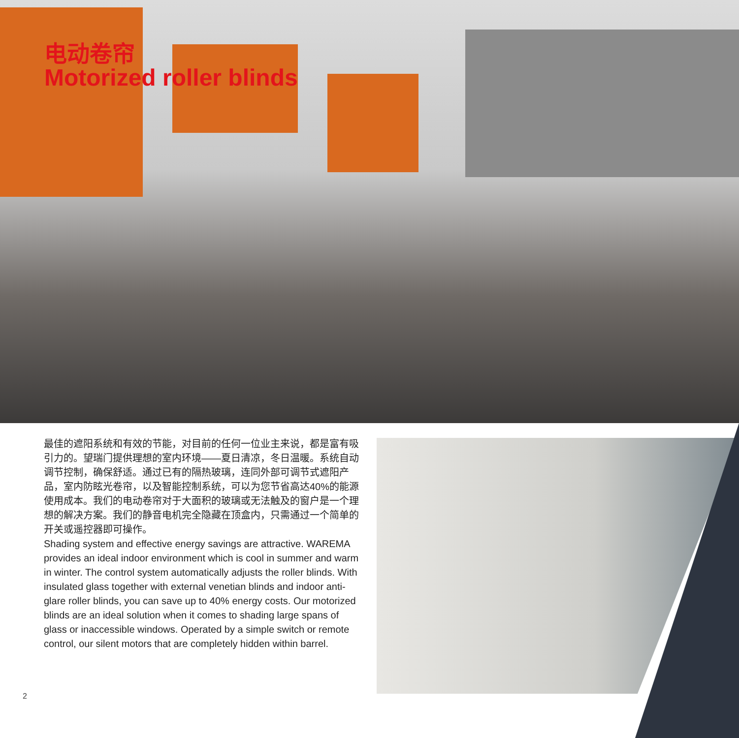电动卷帘
Motorized roller blinds
最佳的遮阳系统和有效的节能，对目前的任何一位业主来说，都是富有吸引力的。望瑞门提供理想的室内环境——夏日清凉，冬日温暖。系统自动调节控制，确保舒适。通过已有的隔热玻璃，连同外部可调节式遮阳产品，室内防眩光卷帘，以及智能控制系统，可以为您节省高达40%的能源使用成本。我们的电动卷帘对于大面积的玻璃或无法触及的窗户是一个理想的解决方案。我们的静音电机完全隐藏在顶盒内，只需通过一个简单的开关或遥控器即可操作。
Shading system and effective energy savings are attractive. WAREMA provides an ideal indoor environment which is cool in summer and warm in winter. The control system automatically adjusts the roller blinds. With insulated glass together with external venetian blinds and indoor anti-glare roller blinds, you can save up to 40% energy costs. Our motorized blinds are an ideal solution when it comes to shading large spans of glass or inaccessible windows. Operated by a simple switch or remote control, our silent motors that are completely hidden within barrel.
2